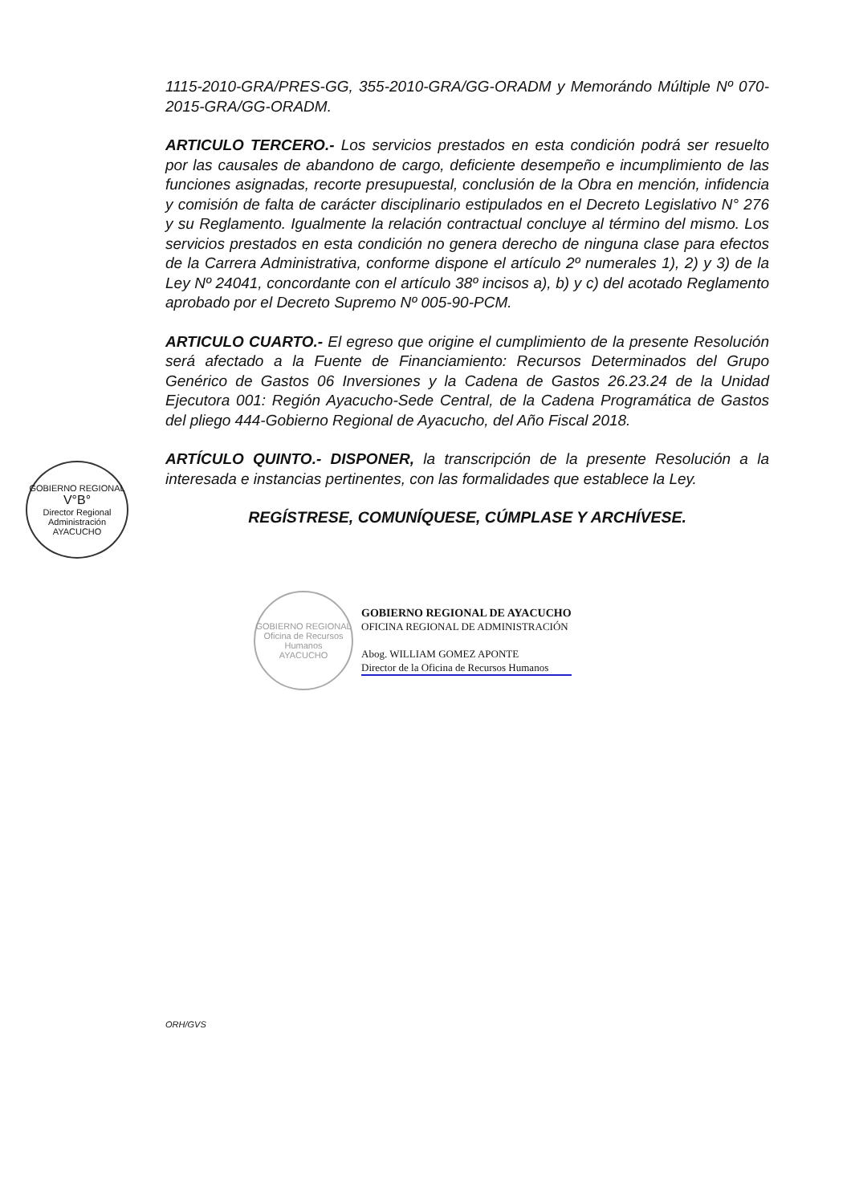1115-2010-GRA/PRES-GG, 355-2010-GRA/GG-ORADM y Memorándo Múltiple Nº 070-2015-GRA/GG-ORADM.
ARTICULO TERCERO.- Los servicios prestados en esta condición podrá ser resuelto por las causales de abandono de cargo, deficiente desempeño e incumplimiento de las funciones asignadas, recorte presupuestal, conclusión de la Obra en mención, infidencia y comisión de falta de carácter disciplinario estipulados en el Decreto Legislativo N° 276 y su Reglamento. Igualmente la relación contractual concluye al término del mismo. Los servicios prestados en esta condición no genera derecho de ninguna clase para efectos de la Carrera Administrativa, conforme dispone el artículo 2º numerales 1), 2) y 3) de la Ley Nº 24041, concordante con el artículo 38º incisos a), b) y c) del acotado Reglamento aprobado por el Decreto Supremo Nº 005-90-PCM.
ARTICULO CUARTO.- El egreso que origine el cumplimiento de la presente Resolución será afectado a la Fuente de Financiamiento: Recursos Determinados del Grupo Genérico de Gastos 06 Inversiones y la Cadena de Gastos 26.23.24 de la Unidad Ejecutora 001: Región Ayacucho-Sede Central, de la Cadena Programática de Gastos del pliego 444-Gobierno Regional de Ayacucho, del Año Fiscal 2018.
ARTÍCULO QUINTO.- DISPONER, la transcripción de la presente Resolución a la interesada e instancias pertinentes, con las formalidades que establece la Ley.
REGÍSTRESE, COMUNÍQUESE, CÚMPLASE Y ARCHÍVESE.
GOBIERNO REGIONAL
Oficina de Recursos Humanos
AYACUCHO
GOBIERNO REGIONAL DE AYACUCHO
OFICINA REGIONAL DE ADMINISTRACIÓN
Abog. WILLIAM GOMEZ APONTE
Director de la Oficina de Recursos Humanos
GOBIERNO REGIONAL
V°B°
Director Regional
Administración
AYACUCHO
ORH/GVS